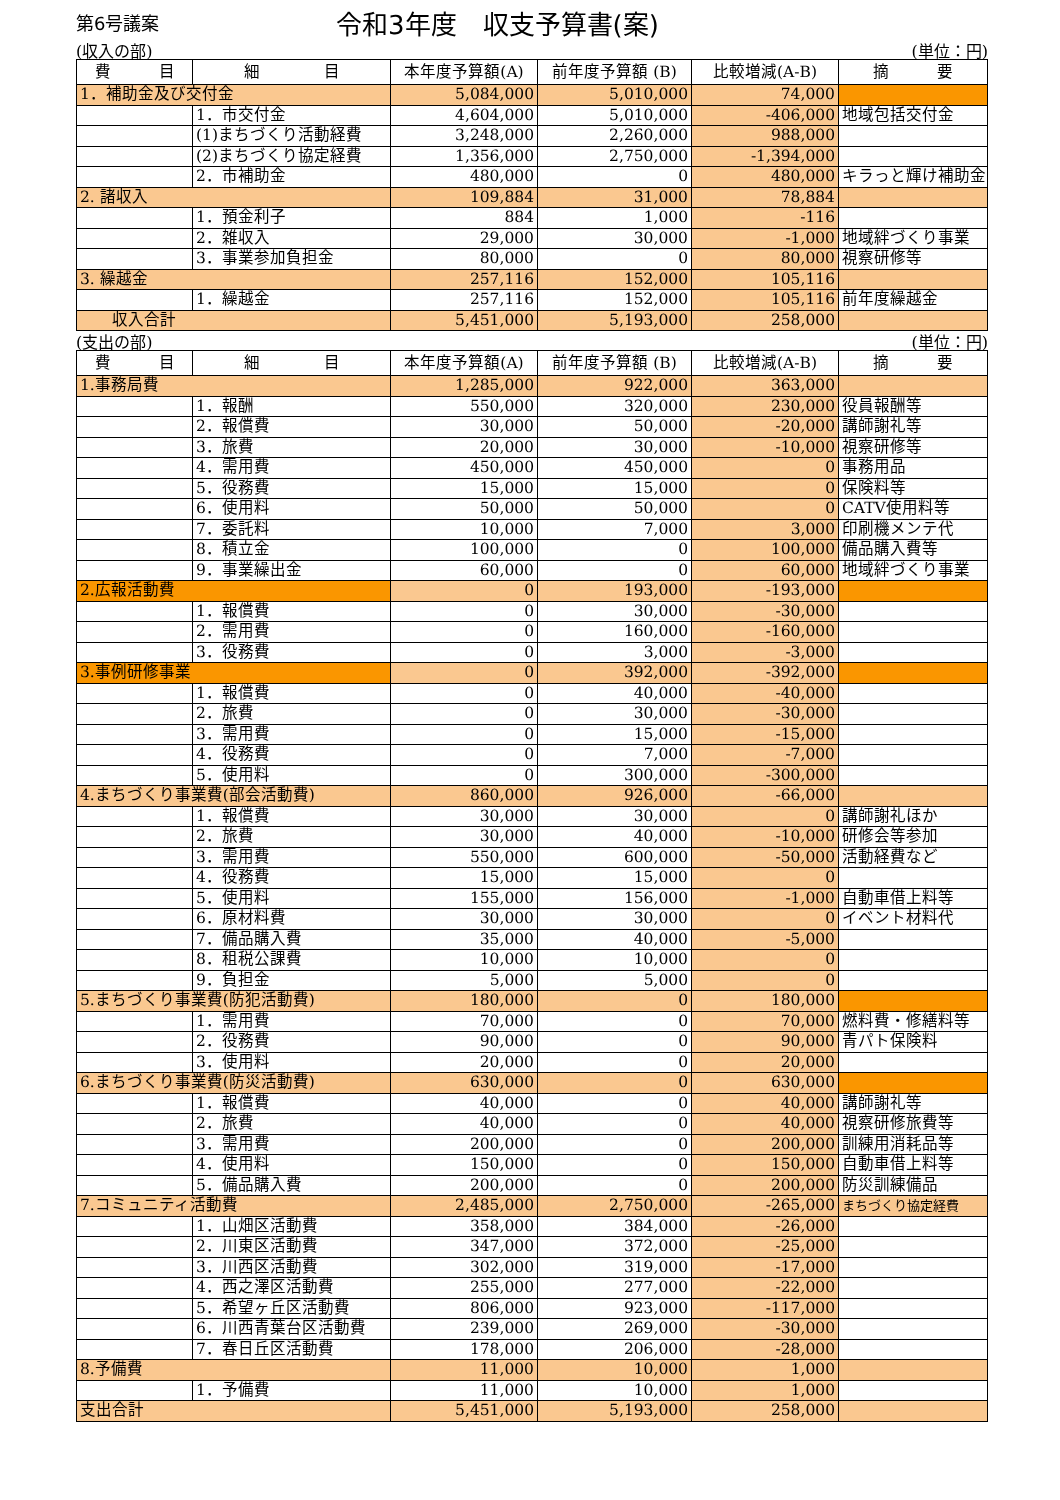第6号議案
令和3年度　収支予算書(案)
(収入の部) (単位：円)
| 費 目 | 細 目 | 本年度予算額(A) | 前年度予算額 (B) | 比較増減(A-B) | 摘 要 |
| --- | --- | --- | --- | --- | --- |
| 1．補助金及び交付金 | | 5,084,000 | 5,010,000 | 74,000 | |
| | 1．市交付金 | 4,604,000 | 5,010,000 | -406,000 | 地域包括交付金 |
| | (1)まちづくり活動経費 | 3,248,000 | 2,260,000 | 988,000 | |
| | (2)まちづくり協定経費 | 1,356,000 | 2,750,000 | -1,394,000 | |
| | 2．市補助金 | 480,000 | 0 | 480,000 | キラっと輝け補助金 |
| 2. 諸収入 | | 109,884 | 31,000 | 78,884 | |
| | 1．預金利子 | 884 | 1,000 | -116 | |
| | 2．雑収入 | 29,000 | 30,000 | -1,000 | 地域絆づくり事業 |
| | 3．事業参加負担金 | 80,000 | 0 | 80,000 | 視察研修等 |
| 3. 繰越金 | | 257,116 | 152,000 | 105,116 | |
| | 1．繰越金 | 257,116 | 152,000 | 105,116 | 前年度繰越金 |
| 収入合計 | | 5,451,000 | 5,193,000 | 258,000 | |
(支出の部) (単位：円)
| 費 目 | 細 目 | 本年度予算額(A) | 前年度予算額 (B) | 比較増減(A-B) | 摘 要 |
| --- | --- | --- | --- | --- | --- |
| 1.事務局費 | | 1,285,000 | 922,000 | 363,000 | |
| | 1．報酬 | 550,000 | 320,000 | 230,000 | 役員報酬等 |
| | 2．報償費 | 30,000 | 50,000 | -20,000 | 講師謝礼等 |
| | 3．旅費 | 20,000 | 30,000 | -10,000 | 視察研修等 |
| | 4．需用費 | 450,000 | 450,000 | 0 | 事務用品 |
| | 5．役務費 | 15,000 | 15,000 | 0 | 保険料等 |
| | 6．使用料 | 50,000 | 50,000 | 0 | CATV使用料等 |
| | 7．委託料 | 10,000 | 7,000 | 3,000 | 印刷機メンテ代 |
| | 8．積立金 | 100,000 | 0 | 100,000 | 備品購入費等 |
| | 9．事業繰出金 | 60,000 | 0 | 60,000 | 地域絆づくり事業 |
| 2.広報活動費 | | 0 | 193,000 | -193,000 | |
| | 1．報償費 | 0 | 30,000 | -30,000 | |
| | 2．需用費 | 0 | 160,000 | -160,000 | |
| | 3．役務費 | 0 | 3,000 | -3,000 | |
| 3.事例研修事業 | | 0 | 392,000 | -392,000 | |
| | 1．報償費 | 0 | 40,000 | -40,000 | |
| | 2．旅費 | 0 | 30,000 | -30,000 | |
| | 3．需用費 | 0 | 15,000 | -15,000 | |
| | 4．役務費 | 0 | 7,000 | -7,000 | |
| | 5．使用料 | 0 | 300,000 | -300,000 | |
| 4.まちづくり事業費(部会活動費) | | 860,000 | 926,000 | -66,000 | |
| | 1．報償費 | 30,000 | 30,000 | 0 | 講師謝礼ほか |
| | 2．旅費 | 30,000 | 40,000 | -10,000 | 研修会等参加 |
| | 3．需用費 | 550,000 | 600,000 | -50,000 | 活動経費など |
| | 4．役務費 | 15,000 | 15,000 | 0 | |
| | 5．使用料 | 155,000 | 156,000 | -1,000 | 自動車借上料等 |
| | 6．原材料費 | 30,000 | 30,000 | 0 | イベント材料代 |
| | 7．備品購入費 | 35,000 | 40,000 | -5,000 | |
| | 8．租税公課費 | 10,000 | 10,000 | 0 | |
| | 9．負担金 | 5,000 | 5,000 | 0 | |
| 5.まちづくり事業費(防犯活動費) | | 180,000 | 0 | 180,000 | |
| | 1．需用費 | 70,000 | 0 | 70,000 | 燃料費・修繕料等 |
| | 2．役務費 | 90,000 | 0 | 90,000 | 青パト保険料 |
| | 3．使用料 | 20,000 | 0 | 20,000 | |
| 6.まちづくり事業費(防災活動費) | | 630,000 | 0 | 630,000 | |
| | 1．報償費 | 40,000 | 0 | 40,000 | 講師謝礼等 |
| | 2．旅費 | 40,000 | 0 | 40,000 | 視察研修旅費等 |
| | 3．需用費 | 200,000 | 0 | 200,000 | 訓練用消耗品等 |
| | 4．使用料 | 150,000 | 0 | 150,000 | 自動車借上料等 |
| | 5．備品購入費 | 200,000 | 0 | 200,000 | 防災訓練備品 |
| 7.コミュニティ活動費 | | 2,485,000 | 2,750,000 | -265,000 | まちづくり協定経費 |
| | 1．山畑区活動費 | 358,000 | 384,000 | -26,000 | |
| | 2．川東区活動費 | 347,000 | 372,000 | -25,000 | |
| | 3．川西区活動費 | 302,000 | 319,000 | -17,000 | |
| | 4．西之澤区活動費 | 255,000 | 277,000 | -22,000 | |
| | 5．希望ヶ丘区活動費 | 806,000 | 923,000 | -117,000 | |
| | 6．川西青葉台区活動費 | 239,000 | 269,000 | -30,000 | |
| | 7．春日丘区活動費 | 178,000 | 206,000 | -28,000 | |
| 8.予備費 | | 11,000 | 10,000 | 1,000 | |
| | 1．予備費 | 11,000 | 10,000 | 1,000 | |
| 支出合計 | | 5,451,000 | 5,193,000 | 258,000 | |